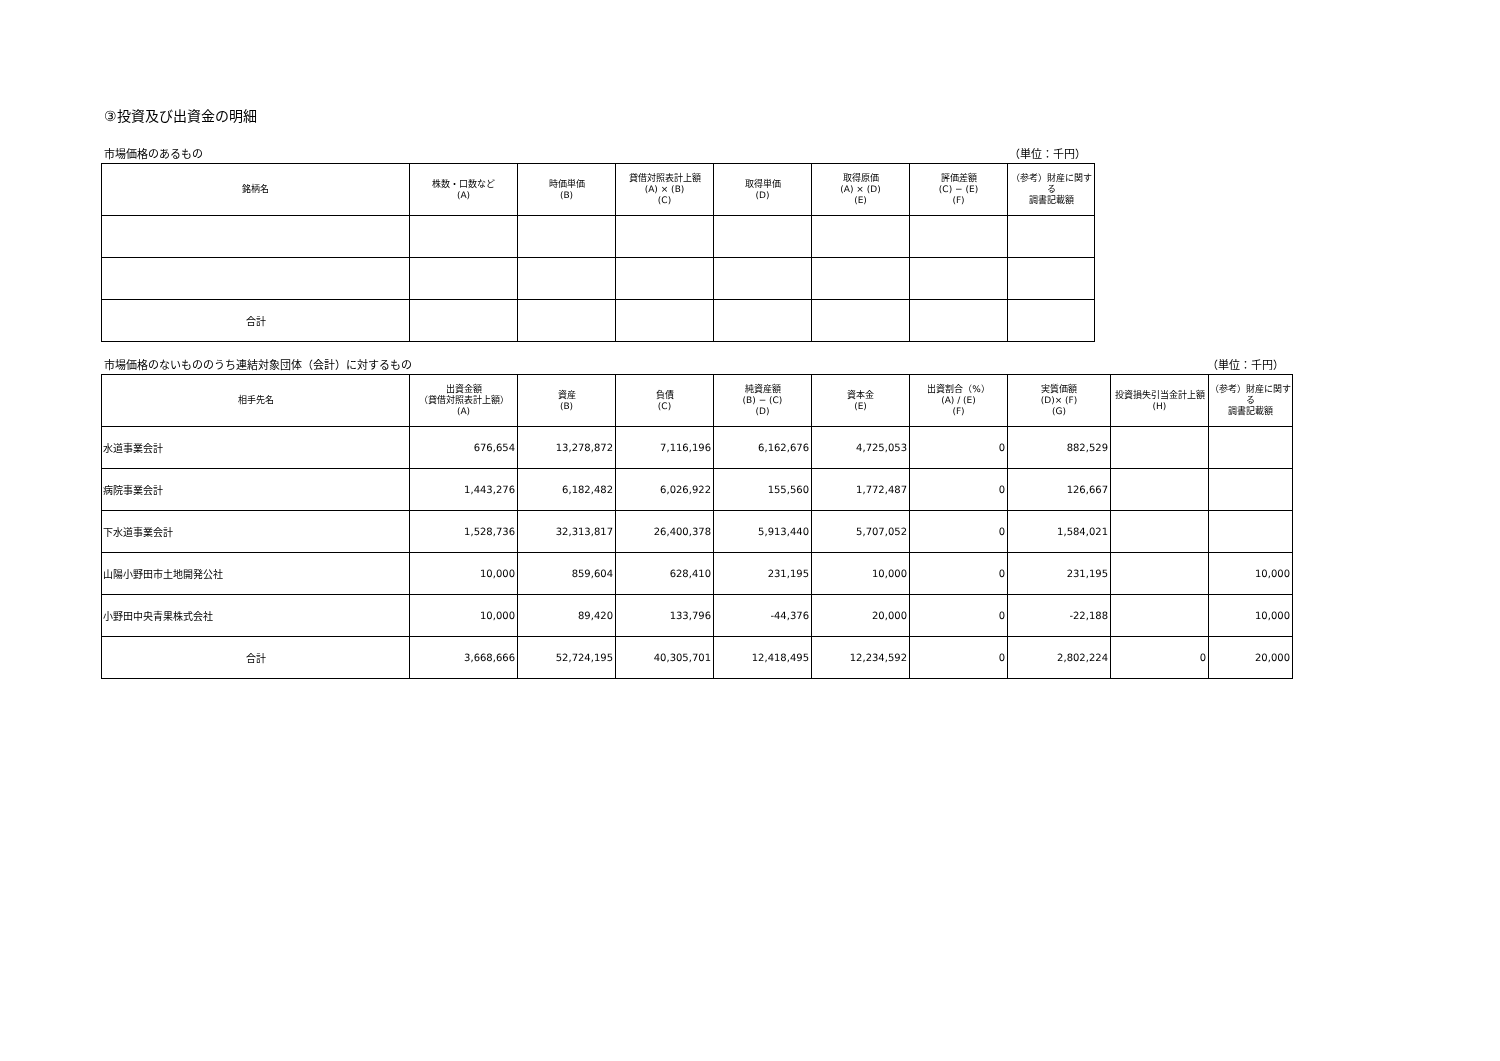③投資及び出資金の明細
市場価格のあるもの （単位：千円）
| 銘柄名 | 株数・口数など (A) | 時価単価 (B) | 貸借対照表計上額 (A) × (B) (C) | 取得単価 (D) | 取得原価 (A) × (D) (E) | 評価差額 (C) − (E) (F) | （参考）財産に関する 調書記載額 |
| --- | --- | --- | --- | --- | --- | --- | --- |
| 合計 | | | | | | | |
市場価格のないもののうち連結対象団体（会計）に対するもの （単位：千円）
| 相手先名 | 出資金額 （貸借対照表計上額） (A) | 資産 (B) | 負債 (C) | 純資産額 (B) − (C) (D) | 資本金 (E) | 出資割合（%） (A) / (E) (F) | 実質価額 (D)× (F) (G) | 投資損失引当金計上額 (H) | （参考）財産に関する 調書記載額 |
| --- | --- | --- | --- | --- | --- | --- | --- | --- | --- |
| 水道事業会計 | 676,654 | 13,278,872 | 7,116,196 | 6,162,676 | 4,725,053 | 0 | 882,529 | | |
| 病院事業会計 | 1,443,276 | 6,182,482 | 6,026,922 | 155,560 | 1,772,487 | 0 | 126,667 | | |
| 下水道事業会計 | 1,528,736 | 32,313,817 | 26,400,378 | 5,913,440 | 5,707,052 | 0 | 1,584,021 | | |
| 山陽小野田市土地開発公社 | 10,000 | 859,604 | 628,410 | 231,195 | 10,000 | 0 | 231,195 | | 10,000 |
| 小野田中央青果株式会社 | 10,000 | 89,420 | 133,796 | -44,376 | 20,000 | 0 | -22,188 | | 10,000 |
| 合計 | 3,668,666 | 52,724,195 | 40,305,701 | 12,418,495 | 12,234,592 | 0 | 2,802,224 | 0 | 20,000 |